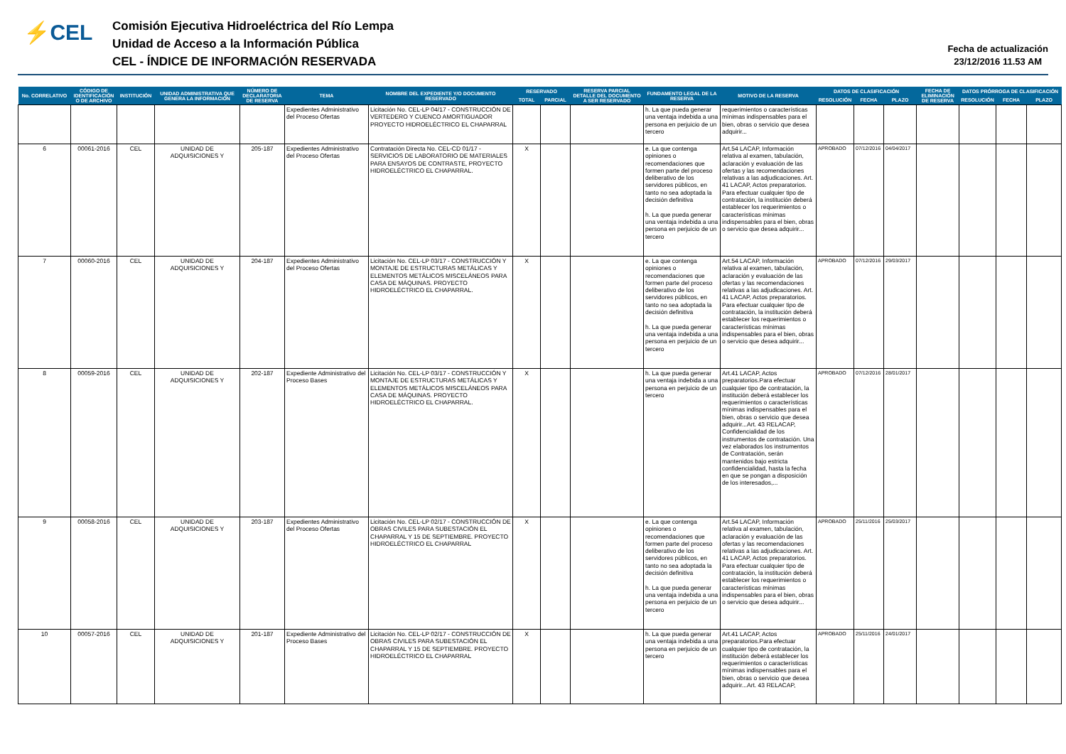⚡CEL
Comisión Ejecutiva Hidroeléctrica del Río Lempa
Unidad de Acceso a la Información Pública
CEL - ÍNDICE DE INFORMACIÓN RESERVADA
Fecha de actualización
23/12/2016 11.53 AM
| No. CORRELATIVO | CÓDIGO DE IDENTIFICACIÓN O DE ARCHIVO | INSTITUCIÓN | UNIDAD ADMINISTRATIVA QUE GENERA LA INFORMACIÓN | NÚMERO DE DECLARATORIA DE RESERVA | TEMA | NOMBRE DEL EXPEDIENTE Y/O DOCUMENTO RESERVADO | RESERVADO | | RESERVA PARCIAL DETALLE DEL DOCUMENTO A SER RESERVADO | FUNDAMENTO LEGAL DE LA RESERVA | MOTIVO DE LA RESERVA | DATOS DE CLASIFICACIÓN | | | FECHA DE ELIMINACIÓN DE RESERVA | DATOS PRÓRROGA DE CLASIFICACIÓN | | |
| --- | --- | --- | --- | --- | --- | --- | --- | --- | --- | --- | --- | --- | --- | --- | --- | --- | --- | --- |
| | | | | | | | TOTAL | PARCIAL | | | | RESOLUCIÓN | FECHA | PLAZO | | RESOLUCIÓN | FECHA | PLAZO |
| | | | | | Expedientes Administrativo del Proceso Ofertas | Licitación No. CEL-LP 04/17 - CONSTRUCCIÓN DE VERTEDERO Y CUENCO AMORTIGUADOR PROYECTO HIDROELÉCTRICO EL CHAPARRAL | | | | h. La que pueda generar una ventaja indebida a una persona en perjuicio de un tercero | requerimientos o características mínimas indispensables para el bien, obras o servicio que desea adquirir... | | | | | | | |
| 6 | 00061-2016 | CEL | UNIDAD DE ADQUISICIONES Y | 205-187 | Expedientes Administrativo del Proceso Ofertas | Contratación Directa No. CEL-CD 01/17 - SERVICIOS DE LABORATORIO DE MATERIALES PARA ENSAYOS DE CONTRASTE, PROYECTO HIDROELÉCTRICO EL CHAPARRAL. | X | | | e. La que contenga opiniones o recomendaciones que formen parte del proceso deliberativo de los servidores públicos, en tanto no sea adoptada la decisión definitiva h. La que pueda generar una ventaja indebida a una persona en perjuicio de un tercero | Art.54 LACAP, Información relativa al examen, tabulación, aclaración y evaluación de las ofertas y las recomendaciones relativas a las adjudicaciones. Art. 41 LACAP, Actos preparatorios. Para efectuar cualquier tipo de contratación, la institución deberá establecer los requerimientos o características mínimas indispensables para el bien, obras o servicio que desea adquirir... | APROBADO | 07/12/2016 | 04/04/2017 | | | | |
| 7 | 00060-2016 | CEL | UNIDAD DE ADQUISICIONES Y | 204-187 | Expedientes Administrativo del Proceso Ofertas | Licitación No. CEL-LP 03/17 - CONSTRUCCIÓN Y MONTAJE DE ESTRUCTURAS METÁLICAS Y ELEMENTOS METÁLICOS MISCELÁNEOS PARA CASA DE MÁQUINAS. PROYECTO HIDROELÉCTRICO EL CHAPARRAL. | X | | | e. La que contenga opiniones o recomendaciones que formen parte del proceso deliberativo de los servidores públicos, en tanto no sea adoptada la decisión definitiva h. La que pueda generar una ventaja indebida a una persona en perjuicio de un tercero | Art.54 LACAP, Información relativa al examen, tabulación, aclaración y evaluación de las ofertas y las recomendaciones relativas a las adjudicaciones. Art. 41 LACAP, Actos preparatorios. Para efectuar cualquier tipo de contratación, la institución deberá establecer los requerimientos o características mínimas indispensables para el bien, obras o servicio que desea adquirir... | APROBADO | 07/12/2016 | 29/03/2017 | | | | |
| 8 | 00059-2016 | CEL | UNIDAD DE ADQUISICIONES Y | 202-187 | Expediente Administrativo del Proceso Bases | Licitación No. CEL-LP 03/17 - CONSTRUCCIÓN Y MONTAJE DE ESTRUCTURAS METÁLICAS Y ELEMENTOS METÁLICOS MISCELÁNEOS PARA CASA DE MÁQUINAS. PROYECTO HIDROELÉCTRICO EL CHAPARRAL. | X | | | h. La que pueda generar una ventaja indebida a una persona en perjuicio de un tercero | Art.41 LACAP, Actos preparatorios.Para efectuar cualquier tipo de contratación, la institución deberá establecer los requerimientos o características mínimas indispensables para el bien, obras o servicio que desea adquirir...Art. 43 RELACAP, Confidencialidad de los instrumentos de contratación. Una vez elaborados los instrumentos de Contratación, serán mantenidos bajo estricta confidencialidad, hasta la fecha en que se pongan a disposición de los interesados,... | APROBADO | 07/12/2016 | 28/01/2017 | | | | |
| 9 | 00058-2016 | CEL | UNIDAD DE ADQUISICIONES Y | 203-187 | Expedientes Administrativo del Proceso Ofertas | Licitación No. CEL-LP 02/17 - CONSTRUCCIÓN DE OBRAS CIVILES PARA SUBESTACIÓN EL CHAPARRAL Y 15 DE SEPTIEMBRE. PROYECTO HIDROELÉCTRICO EL CHAPARRAL | X | | | e. La que contenga opiniones o recomendaciones que formen parte del proceso deliberativo de los servidores públicos, en tanto no sea adoptada la decisión definitiva h. La que pueda generar una ventaja indebida a una persona en perjuicio de un tercero | Art.54 LACAP, Información relativa al examen, tabulación, aclaración y evaluación de las ofertas y las recomendaciones relativas a las adjudicaciones. Art. 41 LACAP, Actos preparatorios. Para efectuar cualquier tipo de contratación, la institución deberá establecer los requerimientos o características mínimas indispensables para el bien, obras o servicio que desea adquirir... | APROBADO | 25/11/2016 | 25/03/2017 | | | | |
| 10 | 00057-2016 | CEL | UNIDAD DE ADQUISICIONES Y | 201-187 | Expediente Administrativo del Proceso Bases | Licitación No. CEL-LP 02/17 - CONSTRUCCIÓN DE OBRAS CIVILES PARA SUBESTACIÓN EL CHAPARRAL Y 15 DE SEPTIEMBRE. PROYECTO HIDROELÉCTRICO EL CHAPARRAL | X | | | h. La que pueda generar una ventaja indebida a una persona en perjuicio de un tercero | Art.41 LACAP, Actos preparatorios.Para efectuar cualquier tipo de contratación, la institución deberá establecer los requerimientos o características mínimas indispensables para el bien, obras o servicio que desea adquirir...Art. 43 RELACAP, | APROBADO | 25/11/2016 | 24/01/2017 | | | | |